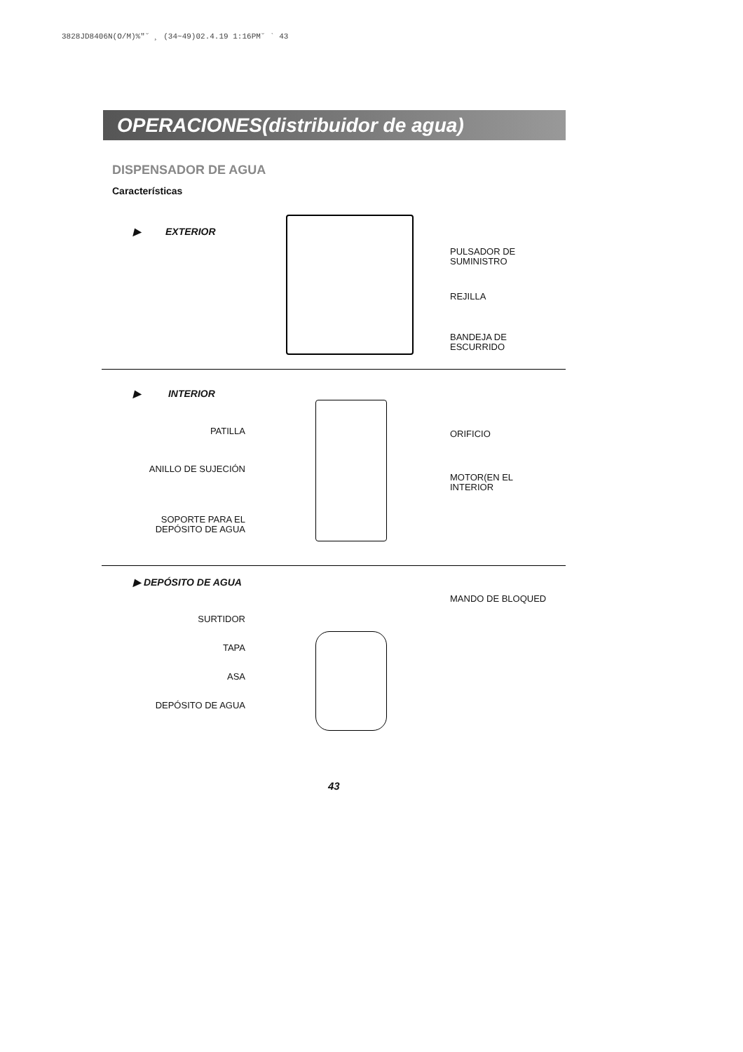3828JD8406N(O/M)%"˘ ¸ (34~49)02.4.19 1:16PM˘ ` 43
OPERACIONES(distribuidor de agua)
DISPENSADOR DE AGUA
Características
▶ EXTERIOR
PULSADOR DE
SUMINISTRO
REJILLA
BANDEJA DE
ESCURRIDO
▶ INTERIOR
PATILLA
ANILLO DE SUJECIÓN
SOPORTE PARA EL
DEPÓSITO DE AGUA
ORIFICIO
MOTOR(EN EL
INTERIOR
▶ DEPÓSITO DE AGUA
SURTIDOR
TAPA
ASA
DEPÓSITO DE AGUA
MANDO DE BLOQUED
43